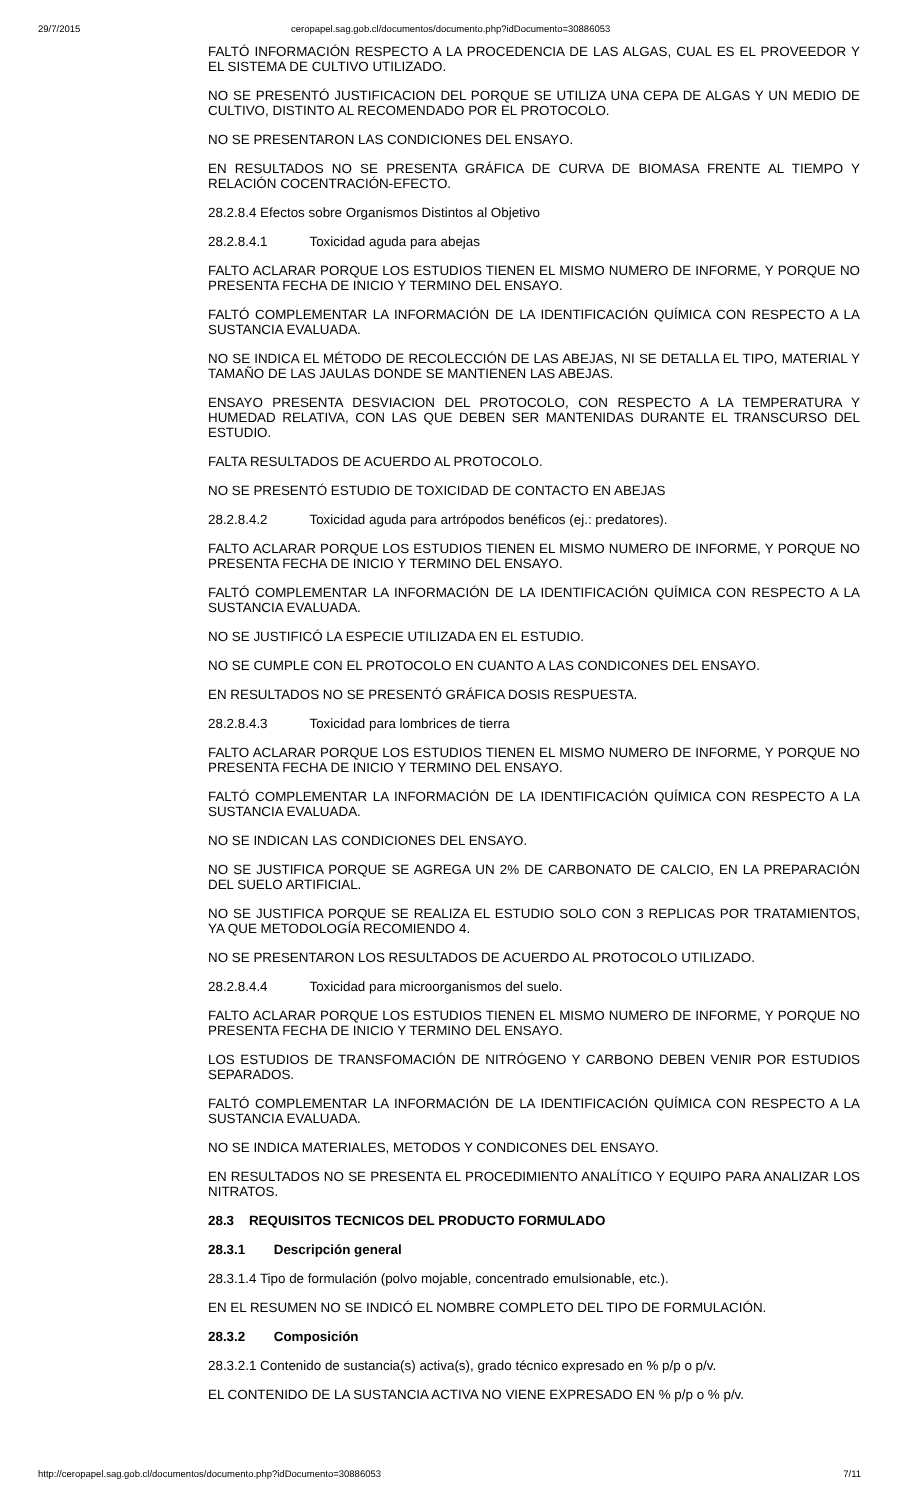29/7/2015 ceropapel.sag.gob.cl/documentos/documento.php?idDocumento=30886053
FALTÓ INFORMACIÓN RESPECTO A LA PROCEDENCIA DE LAS ALGAS, CUAL ES EL PROVEEDOR Y EL SISTEMA DE CULTIVO UTILIZADO.
NO SE PRESENTÓ JUSTIFICACION DEL PORQUE SE UTILIZA UNA CEPA DE ALGAS Y UN MEDIO DE CULTIVO, DISTINTO AL RECOMENDADO POR EL PROTOCOLO.
NO SE PRESENTARON LAS CONDICIONES DEL ENSAYO.
EN RESULTADOS NO SE PRESENTA GRÁFICA DE CURVA DE BIOMASA FRENTE AL TIEMPO Y RELACIÓN COCENTRACIÓN-EFECTO.
28.2.8.4 Efectos sobre Organismos Distintos al Objetivo
28.2.8.4.1 Toxicidad aguda para abejas
FALTO ACLARAR PORQUE LOS ESTUDIOS TIENEN EL MISMO NUMERO DE INFORME, Y PORQUE NO PRESENTA FECHA DE INICIO Y TERMINO DEL ENSAYO.
FALTÓ COMPLEMENTAR LA INFORMACIÓN DE LA IDENTIFICACIÓN QUÍMICA CON RESPECTO A LA SUSTANCIA EVALUADA.
NO SE INDICA EL MÉTODO DE RECOLECCIÓN DE LAS ABEJAS, NI SE DETALLA EL TIPO, MATERIAL Y TAMAÑO DE LAS JAULAS DONDE SE MANTIENEN LAS ABEJAS.
ENSAYO PRESENTA DESVIACION DEL PROTOCOLO, CON RESPECTO A LA TEMPERATURA Y HUMEDAD RELATIVA, CON LAS QUE DEBEN SER MANTENIDAS DURANTE EL TRANSCURSO DEL ESTUDIO.
FALTA RESULTADOS DE ACUERDO AL PROTOCOLO.
NO SE PRESENTÓ ESTUDIO DE TOXICIDAD DE CONTACTO EN ABEJAS
28.2.8.4.2 Toxicidad aguda para artrópodos benéficos (ej.: predatores).
FALTO ACLARAR PORQUE LOS ESTUDIOS TIENEN EL MISMO NUMERO DE INFORME, Y PORQUE NO PRESENTA FECHA DE INICIO Y TERMINO DEL ENSAYO.
FALTÓ COMPLEMENTAR LA INFORMACIÓN DE LA IDENTIFICACIÓN QUÍMICA CON RESPECTO A LA SUSTANCIA EVALUADA.
NO SE JUSTIFICÓ LA ESPECIE UTILIZADA EN EL ESTUDIO.
NO SE CUMPLE CON EL PROTOCOLO EN CUANTO A LAS CONDICONES DEL ENSAYO.
EN RESULTADOS NO SE PRESENTÓ GRÁFICA DOSIS RESPUESTA.
28.2.8.4.3 Toxicidad para lombrices de tierra
FALTO ACLARAR PORQUE LOS ESTUDIOS TIENEN EL MISMO NUMERO DE INFORME, Y PORQUE NO PRESENTA FECHA DE INICIO Y TERMINO DEL ENSAYO.
FALTÓ COMPLEMENTAR LA INFORMACIÓN DE LA IDENTIFICACIÓN QUÍMICA CON RESPECTO A LA SUSTANCIA EVALUADA.
NO SE INDICAN LAS CONDICIONES DEL ENSAYO.
NO SE JUSTIFICA PORQUE SE AGREGA UN 2% DE CARBONATO DE CALCIO, EN LA PREPARACIÓN DEL SUELO ARTIFICIAL.
NO SE JUSTIFICA PORQUE SE REALIZA EL ESTUDIO SOLO CON 3 REPLICAS POR TRATAMIENTOS, YA QUE METODOLOGÍA RECOMIENDO 4.
NO SE PRESENTARON LOS RESULTADOS DE ACUERDO AL PROTOCOLO UTILIZADO.
28.2.8.4.4 Toxicidad para microorganismos del suelo.
FALTO ACLARAR PORQUE LOS ESTUDIOS TIENEN EL MISMO NUMERO DE INFORME, Y PORQUE NO PRESENTA FECHA DE INICIO Y TERMINO DEL ENSAYO.
LOS ESTUDIOS DE TRANSFOMACIÓN DE NITRÓGENO Y CARBONO DEBEN VENIR POR ESTUDIOS SEPARADOS.
FALTÓ COMPLEMENTAR LA INFORMACIÓN DE LA IDENTIFICACIÓN QUÍMICA CON RESPECTO A LA SUSTANCIA EVALUADA.
NO SE INDICA MATERIALES, METODOS Y CONDICONES DEL ENSAYO.
EN RESULTADOS NO SE PRESENTA EL PROCEDIMIENTO ANALÍTICO Y EQUIPO PARA ANALIZAR LOS NITRATOS.
28.3 REQUISITOS TECNICOS DEL PRODUCTO FORMULADO
28.3.1 Descripción general
28.3.1.4 Tipo de formulación (polvo mojable, concentrado emulsionable, etc.).
EN EL RESUMEN NO SE INDICÓ EL NOMBRE COMPLETO DEL TIPO DE FORMULACIÓN.
28.3.2 Composición
28.3.2.1 Contenido de sustancia(s) activa(s), grado técnico expresado en % p/p o p/v.
EL CONTENIDO DE LA SUSTANCIA ACTIVA NO VIENE EXPRESADO EN % p/p o % p/v.
http://ceropapel.sag.gob.cl/documentos/documento.php?idDocumento=30886053 7/11